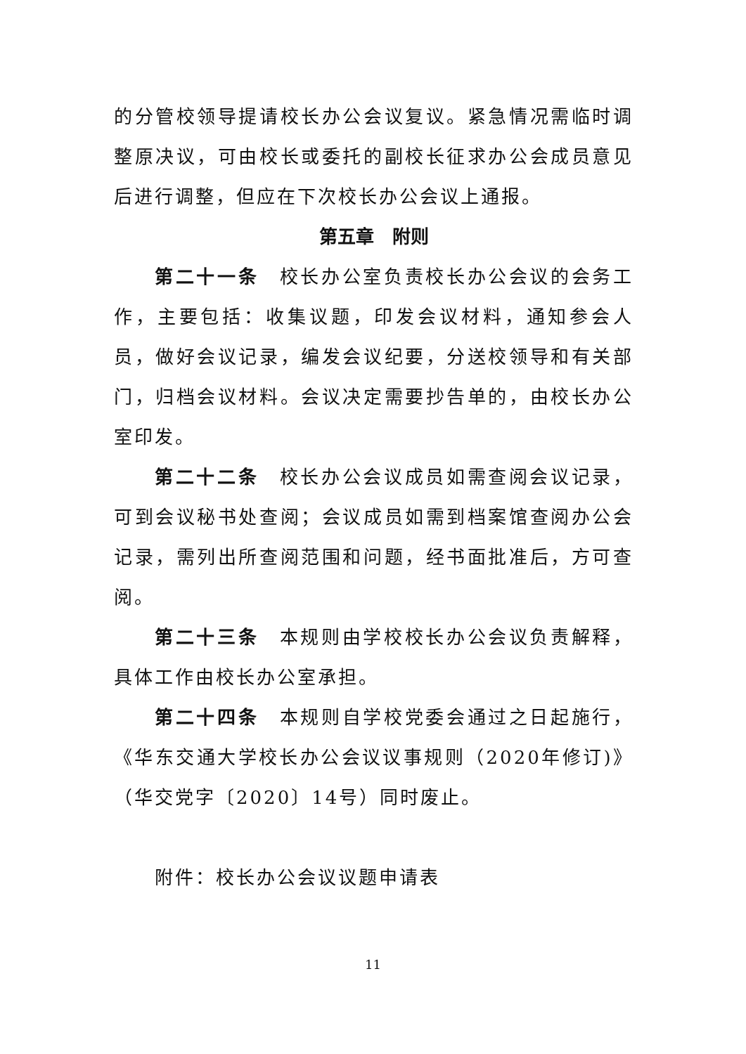的分管校领导提请校长办公会议复议。紧急情况需临时调整原决议，可由校长或委托的副校长征求办公会成员意见后进行调整，但应在下次校长办公会议上通报。
第五章　附则
第二十一条　校长办公室负责校长办公会议的会务工作，主要包括：收集议题，印发会议材料，通知参会人员，做好会议记录，编发会议纪要，分送校领导和有关部门，归档会议材料。会议决定需要抄告单的，由校长办公室印发。
第二十二条　校长办公会议成员如需查阅会议记录，可到会议秘书处查阅；会议成员如需到档案馆查阅办公会记录，需列出所查阅范围和问题，经书面批准后，方可查阅。
第二十三条　本规则由学校校长办公会议负责解释，具体工作由校长办公室承担。
第二十四条　本规则自学校党委会通过之日起施行，《华东交通大学校长办公会议议事规则（2020年修订)》（华交党字〔2020〕14号）同时废止。
附件：校长办公会议议题申请表
11